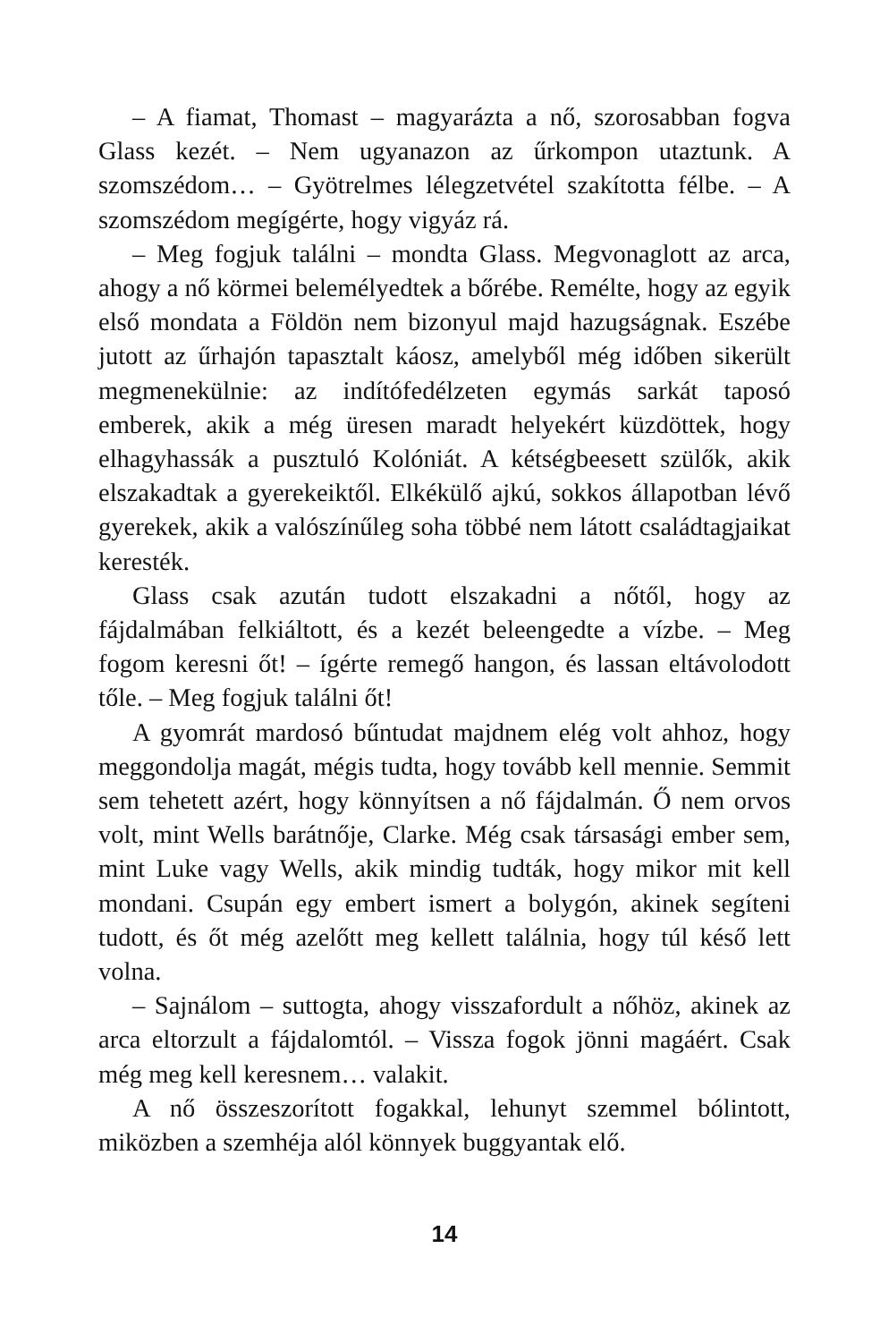– A fiamat, Thomast – magyarázta a nő, szorosabban fogva Glass kezét. – Nem ugyanazon az űrkompon utaztunk. A szomszédom… – Gyötrelmes lélegzetvétel szakította félbe. – A szomszédom megígérte, hogy vigyáz rá.
– Meg fogjuk találni – mondta Glass. Megvonaglott az arca, ahogy a nő körmei belemélyedtek a bőrébe. Remélte, hogy az egyik első mondata a Földön nem bizonyul majd hazugságnak. Eszébe jutott az űrhajón tapasztalt káosz, amelyből még időben sikerült megmenekülnie: az indítófedélzeten egymás sarkát taposó emberek, akik a még üresen maradt helyekért küzdöttek, hogy elhagyhassák a pusztuló Kolóniát. A kétségbeesett szülők, akik elszakadtak a gyerekeiktől. Elkékülő ajkú, sokkos állapotban lévő gyerekek, akik a valószínűleg soha többé nem látott családtagjaikat keresték.
Glass csak azután tudott elszakadni a nőtől, hogy az fájdalmában felkiáltott, és a kezét beleengedte a vízbe. – Meg fogom keresni őt! – ígérte remegő hangon, és lassan eltávolodott tőle. – Meg fogjuk találni őt!
A gyomrát mardosó bűntudat majdnem elég volt ahhoz, hogy meggondolja magát, mégis tudta, hogy tovább kell mennie. Semmit sem tehetett azért, hogy könnyítsen a nő fájdalmán. Ő nem orvos volt, mint Wells barátnője, Clarke. Még csak társasági ember sem, mint Luke vagy Wells, akik mindig tudták, hogy mikor mit kell mondani. Csupán egy embert ismert a bolygón, akinek segíteni tudott, és őt még azelőtt meg kellett találnia, hogy túl késő lett volna.
– Sajnálom – suttogta, ahogy visszafordult a nőhöz, akinek az arca eltorzult a fájdalomtól. – Vissza fogok jönni magáért. Csak még meg kell keresnem… valakit.
A nő összeszorított fogakkal, lehunyt szemmel bólintott, miközben a szemhéja alól könnyek buggyantak elő.
14